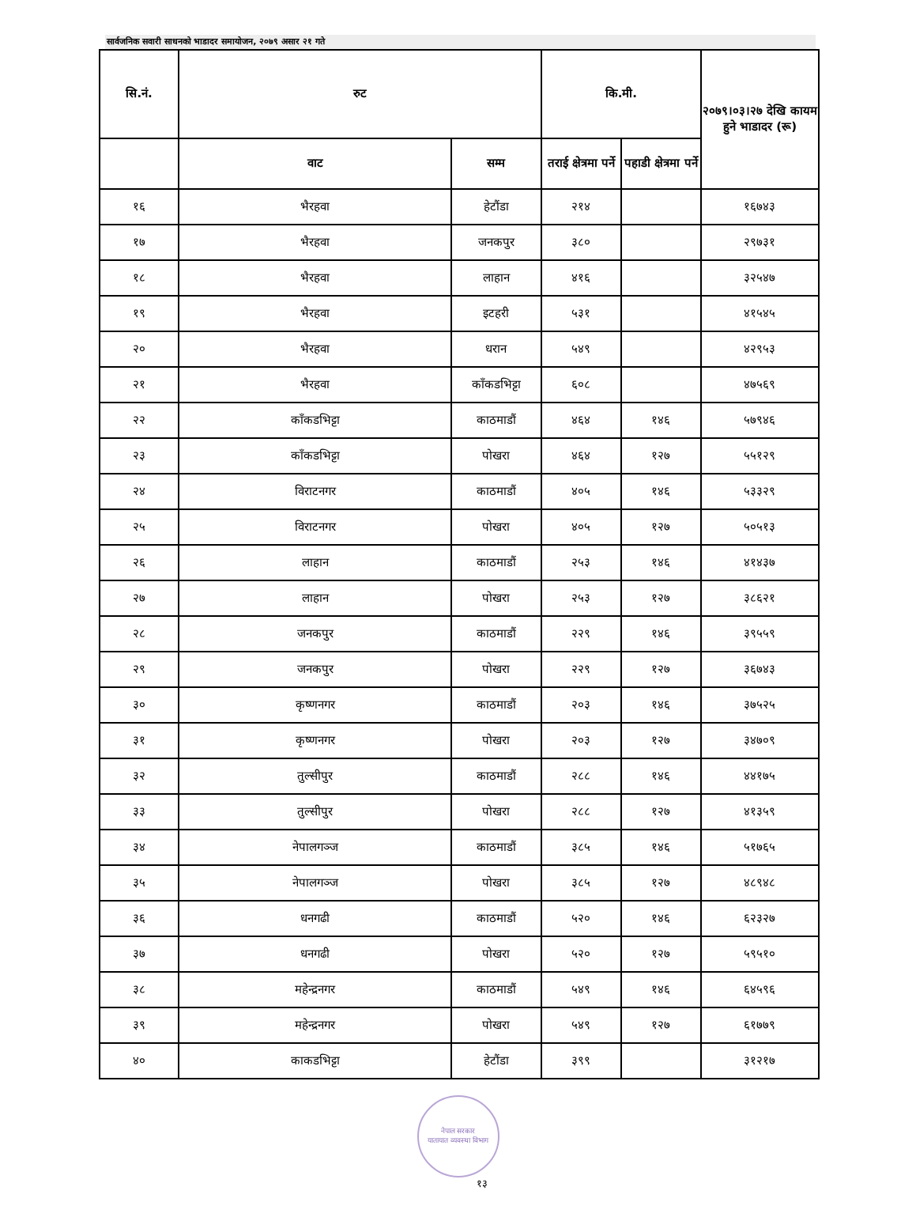सार्वजनिक सवारी साधनको भाडादर समायोजन, २०७९ असार २१ गते
| सि.नं. | रुट | | कि.मी. | | २०७९।०३।२७ देखि कायम हुने भाडादर (रू) |
| --- | --- | --- | --- | --- | --- |
| | वाट | सम्म | तराई क्षेत्रमा पर्ने | पहाडी क्षेत्रमा पर्ने | |
| १६ | भैरहवा | हेटौंडा | २१४ | | १६७४३ |
| १७ | भैरहवा | जनकपुर | ३८० | | २९७३१ |
| १८ | भैरहवा | लाहान | ४१६ | | ३२५४७ |
| १९ | भैरहवा | इटहरी | ५३१ | | ४१५४५ |
| २० | भैरहवा | धरान | ५४९ | | ४२९५३ |
| २१ | भैरहवा | काँकडभिट्टा | ६०८ | | ४७५६९ |
| २२ | काँकडभिट्टा | काठमाडौं | ४६४ | १४६ | ५७९४६ |
| २३ | काँकडभिट्टा | पोखरा | ४६४ | १२७ | ५५१२९ |
| २४ | विराटनगर | काठमाडौं | ४०५ | १४६ | ५३३२९ |
| २५ | विराटनगर | पोखरा | ४०५ | १२७ | ५०५१३ |
| २६ | लाहान | काठमाडौं | २५३ | १४६ | ४१४३७ |
| २७ | लाहान | पोखरा | २५३ | १२७ | ३८६२१ |
| २८ | जनकपुर | काठमाडौं | २२९ | १४६ | ३९५५९ |
| २९ | जनकपुर | पोखरा | २२९ | १२७ | ३६७४३ |
| ३० | कृष्णनगर | काठमाडौं | २०३ | १४६ | ३७५२५ |
| ३१ | कृष्णनगर | पोखरा | २०३ | १२७ | ३४७०९ |
| ३२ | तुल्सीपुर | काठमाडौं | २८८ | १४६ | ४४१७५ |
| ३३ | तुल्सीपुर | पोखरा | २८८ | १२७ | ४१३५९ |
| ३४ | नेपालगञ्ज | काठमाडौं | ३८५ | १४६ | ५१७६५ |
| ३५ | नेपालगञ्ज | पोखरा | ३८५ | १२७ | ४८९४८ |
| ३६ | धनगढी | काठमाडौं | ५२० | १४६ | ६२३२७ |
| ३७ | धनगढी | पोखरा | ५२० | १२७ | ५९५१० |
| ३८ | महेन्द्रनगर | काठमाडौं | ५४९ | १४६ | ६४५९६ |
| ३९ | महेन्द्रनगर | पोखरा | ५४९ | १२७ | ६१७७९ |
| ४० | काकडभिट्टा | हेटौंडा | ३९९ | | ३१२१७ |
नेपाल सरकार
यातायात व्यवस्था विभाग
१३